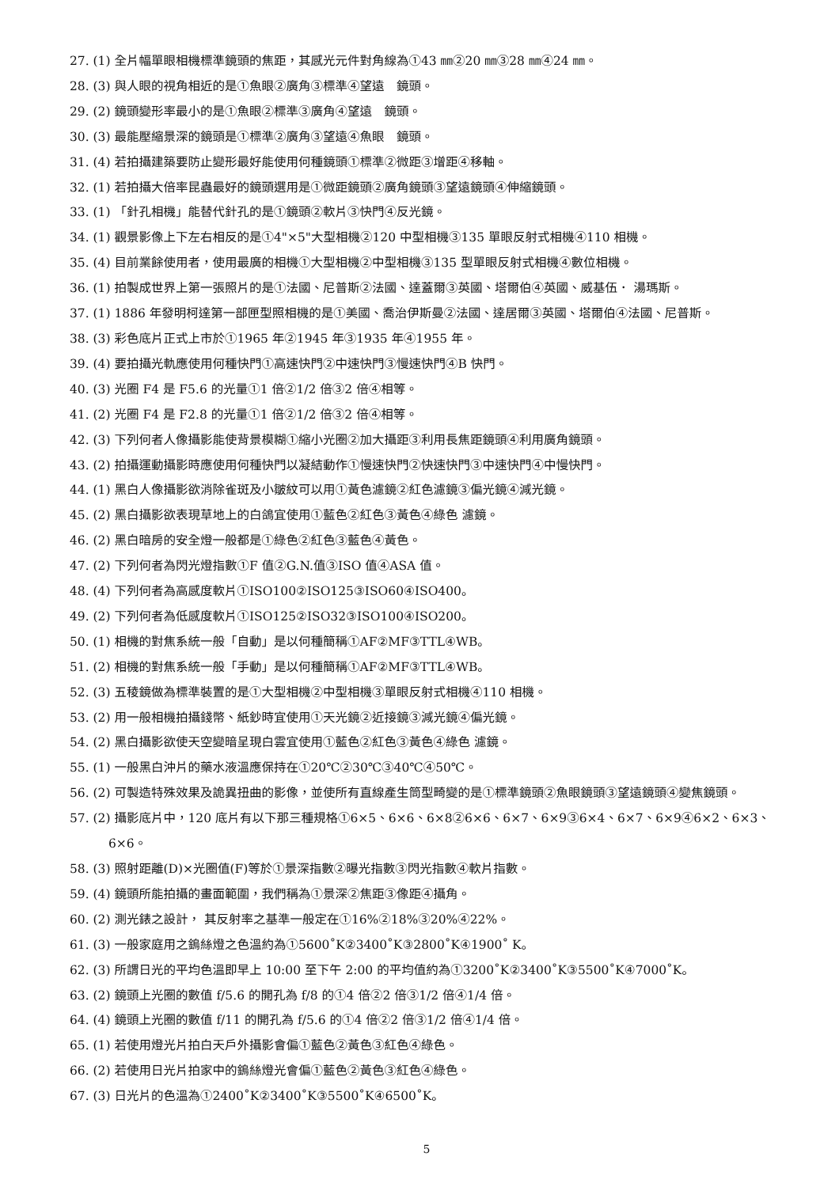27. (1) 全片幅單眼相機標準鏡頭的焦距，其感光元件對角線為①43 ㎜②20 ㎜③28 ㎜④24 ㎜。
28. (3) 與人眼的視角相近的是①魚眼②廣角③標準④望遠　鏡頭。
29. (2) 鏡頭變形率最小的是①魚眼②標準③廣角④望遠　鏡頭。
30. (3) 最能壓縮景深的鏡頭是①標準②廣角③望遠④魚眼　鏡頭。
31. (4) 若拍攝建築要防止變形最好能使用何種鏡頭①標準②微距③增距④移軸。
32. (1) 若拍攝大倍率昆蟲最好的鏡頭選用是①微距鏡頭②廣角鏡頭③望遠鏡頭④伸縮鏡頭。
33. (1) 「針孔相機」能替代針孔的是①鏡頭②軟片③快門④反光鏡。
34. (1) 觀景影像上下左右相反的是①4"×5"大型相機②120 中型相機③135 單眼反射式相機④110 相機。
35. (4) 目前業餘使用者，使用最廣的相機①大型相機②中型相機③135 型單眼反射式相機④數位相機。
36. (1) 拍製成世界上第一張照片的是①法國、尼普斯②法國、達蓋爾③英國、塔爾伯④英國、威基伍． 湯瑪斯。
37. (1) 1886 年發明柯達第一部匣型照相機的是①美國、喬治伊斯曼②法國、達居爾③英國、塔爾伯④法國、尼普斯。
38. (3) 彩色底片正式上市於①1965 年②1945 年③1935 年④1955 年。
39. (4) 要拍攝光軌應使用何種快門①高速快門②中速快門③慢速快門④B 快門。
40. (3) 光圈 F4 是 F5.6 的光量①1 倍②1/2 倍③2 倍④相等。
41. (2) 光圈 F4 是 F2.8 的光量①1 倍②1/2 倍③2 倍④相等。
42. (3) 下列何者人像攝影能使背景模糊①縮小光圈②加大攝距③利用長焦距鏡頭④利用廣角鏡頭。
43. (2) 拍攝運動攝影時應使用何種快門以凝結動作①慢速快門②快速快門③中速快門④中慢快門。
44. (1) 黑白人像攝影欲消除雀斑及小皺紋可以用①黃色濾鏡②紅色濾鏡③偏光鏡④減光鏡。
45. (2) 黑白攝影欲表現草地上的白鴿宜使用①藍色②紅色③黃色④綠色 濾鏡。
46. (2) 黑白暗房的安全燈一般都是①綠色②紅色③藍色④黃色。
47. (2) 下列何者為閃光燈指數①F 值②G.N.值③ISO 值④ASA 值。
48. (4) 下列何者為高感度軟片①ISO100②ISO125③ISO60④ISO400。
49. (2) 下列何者為低感度軟片①ISO125②ISO32③ISO100④ISO200。
50. (1) 相機的對焦系統一般「自動」是以何種簡稱①AF②MF③TTL④WB。
51. (2) 相機的對焦系統一般「手動」是以何種簡稱①AF②MF③TTL④WB。
52. (3) 五稜鏡做為標準裝置的是①大型相機②中型相機③單眼反射式相機④110 相機。
53. (2) 用一般相機拍攝錢幣、紙鈔時宜使用①天光鏡②近接鏡③減光鏡④偏光鏡。
54. (2) 黑白攝影欲使天空變暗呈現白雲宜使用①藍色②紅色③黃色④綠色 濾鏡。
55. (1) 一般黑白沖片的藥水液溫應保持在①20℃②30℃③40℃④50℃。
56. (2) 可製造特殊效果及詭異扭曲的影像，並使所有直線產生筒型畸變的是①標準鏡頭②魚眼鏡頭③望遠鏡頭④變焦鏡頭。
57. (2) 攝影底片中，120 底片有以下那三種規格①6×5、6×6、6×8②6×6、6×7、6×9③6×4、6×7、6×9④6×2、6×3、6×6。
58. (3) 照射距離(D)×光圈值(F)等於①景深指數②曝光指數③閃光指數④軟片指數。
59. (4) 鏡頭所能拍攝的畫面範圍，我們稱為①景深②焦距③像距④攝角。
60. (2) 測光錶之設計， 其反射率之基準一般定在①16%②18%③20%④22%。
61. (3) 一般家庭用之鎢絲燈之色溫約為①5600˚K②3400˚K③2800˚K④1900˚ K。
62. (3) 所謂日光的平均色溫即早上 10:00 至下午 2:00 的平均值約為①3200˚K②3400˚K③5500˚K④7000˚K。
63. (2) 鏡頭上光圈的數值 f/5.6 的開孔為 f/8 的①4 倍②2 倍③1/2 倍④1/4 倍。
64. (4) 鏡頭上光圈的數值 f/11 的開孔為 f/5.6 的①4 倍②2 倍③1/2 倍④1/4 倍。
65. (1) 若使用燈光片拍白天戶外攝影會偏①藍色②黃色③紅色④綠色。
66. (2) 若使用日光片拍家中的鎢絲燈光會偏①藍色②黃色③紅色④綠色。
67. (3) 日光片的色溫為①2400˚K②3400˚K③5500˚K④6500˚K。
5